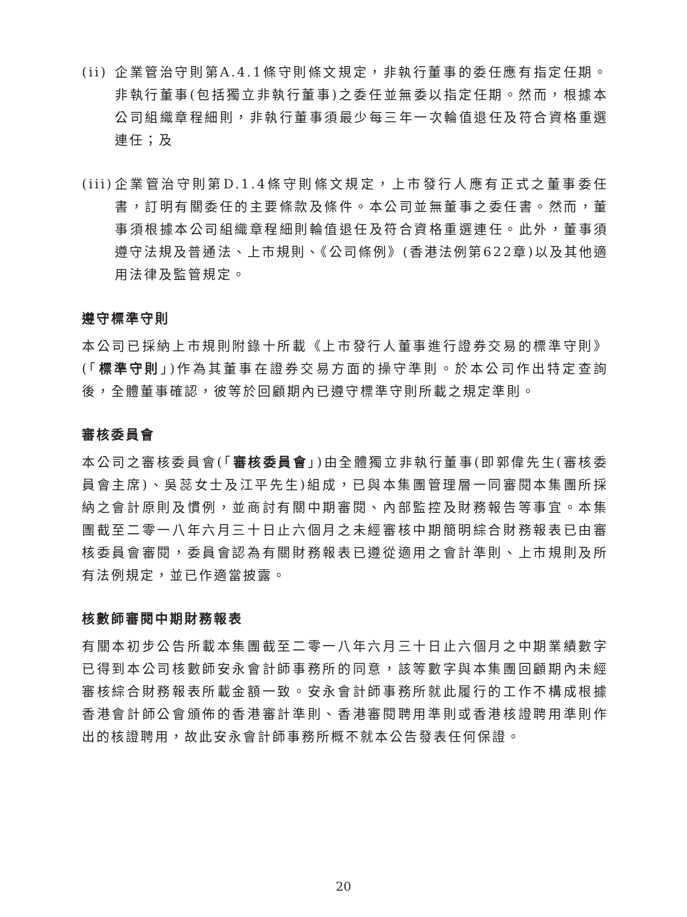(ii)
企業管治守則第A.4.1條守則條文規定，非執行董事的委任應有指定任期。非執行董事(包括獨立非執行董事)之委任並無委以指定任期。然而，根據本公司組織章程細則，非執行董事須最少每三年一次輪值退任及符合資格重選連任；及
(iii)
企業管治守則第D.1.4條守則條文規定，上市發行人應有正式之董事委任書，訂明有關委任的主要條款及條件。本公司並無董事之委任書。然而，董事須根據本公司組織章程細則輪值退任及符合資格重選連任。此外，董事須遵守法規及普通法、上市規則、《公司條例》(香港法例第622章)以及其他適用法律及監管規定。
遵守標準守則
本公司已採納上市規則附錄十所載《上市發行人董事進行證券交易的標準守則》(「標準守則」)作為其董事在證券交易方面的操守準則。於本公司作出特定查詢後，全體董事確認，彼等於回顧期內已遵守標準守則所載之規定準則。
審核委員會
本公司之審核委員會(「審核委員會」)由全體獨立非執行董事(即郭偉先生(審核委員會主席)、吳蕊女士及江平先生)組成，已與本集團管理層一同審閱本集團所採納之會計原則及慣例，並商討有關中期審閱、內部監控及財務報告等事宜。本集團截至二零一八年六月三十日止六個月之未經審核中期簡明綜合財務報表已由審核委員會審閱，委員會認為有關財務報表已遵從適用之會計準則、上市規則及所有法例規定，並已作適當披露。
核數師審閱中期財務報表
有關本初步公告所載本集團截至二零一八年六月三十日止六個月之中期業績數字已得到本公司核數師安永會計師事務所的同意，該等數字與本集團回顧期內未經審核綜合財務報表所載金額一致。安永會計師事務所就此履行的工作不構成根據香港會計師公會頒佈的香港審計準則、香港審閱聘用準則或香港核證聘用準則作出的核證聘用，故此安永會計師事務所概不就本公告發表任何保證。
20